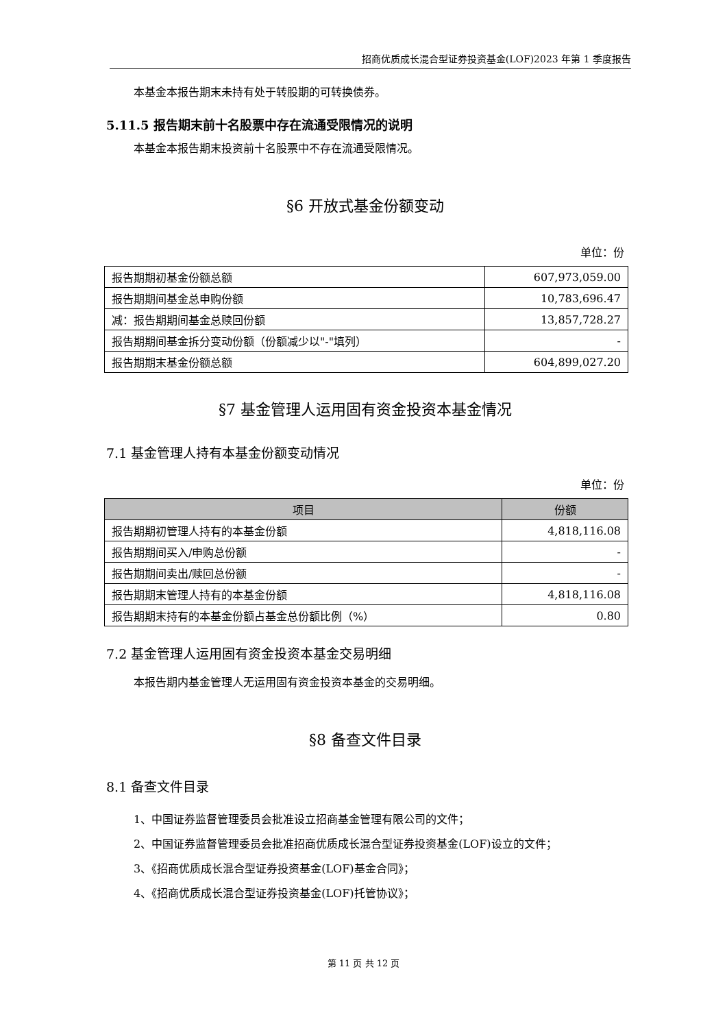招商优质成长混合型证券投资基金(LOF)2023 年第 1 季度报告
本基金本报告期末未持有处于转股期的可转换债券。
5.11.5 报告期末前十名股票中存在流通受限情况的说明
本基金本报告期末投资前十名股票中不存在流通受限情况。
§6 开放式基金份额变动
单位：份
| 报告期期初基金份额总额 | 607,973,059.00 |
| 报告期期间基金总申购份额 | 10,783,696.47 |
| 减：报告期期间基金总赎回份额 | 13,857,728.27 |
| 报告期期间基金拆分变动份额（份额减少以"-"填列） | - |
| 报告期期末基金份额总额 | 604,899,027.20 |
§7 基金管理人运用固有资金投资本基金情况
7.1 基金管理人持有本基金份额变动情况
单位：份
| 项目 | 份额 |
| --- | --- |
| 报告期期初管理人持有的本基金份额 | 4,818,116.08 |
| 报告期期间买入/申购总份额 | - |
| 报告期期间卖出/赎回总份额 | - |
| 报告期期末管理人持有的本基金份额 | 4,818,116.08 |
| 报告期期末持有的本基金份额占基金总份额比例（%） | 0.80 |
7.2 基金管理人运用固有资金投资本基金交易明细
本报告期内基金管理人无运用固有资金投资本基金的交易明细。
§8 备查文件目录
8.1 备查文件目录
1、中国证券监督管理委员会批准设立招商基金管理有限公司的文件；
2、中国证券监督管理委员会批准招商优质成长混合型证券投资基金(LOF)设立的文件；
3、《招商优质成长混合型证券投资基金(LOF)基金合同》；
4、《招商优质成长混合型证券投资基金(LOF)托管协议》；
第 11 页 共 12 页